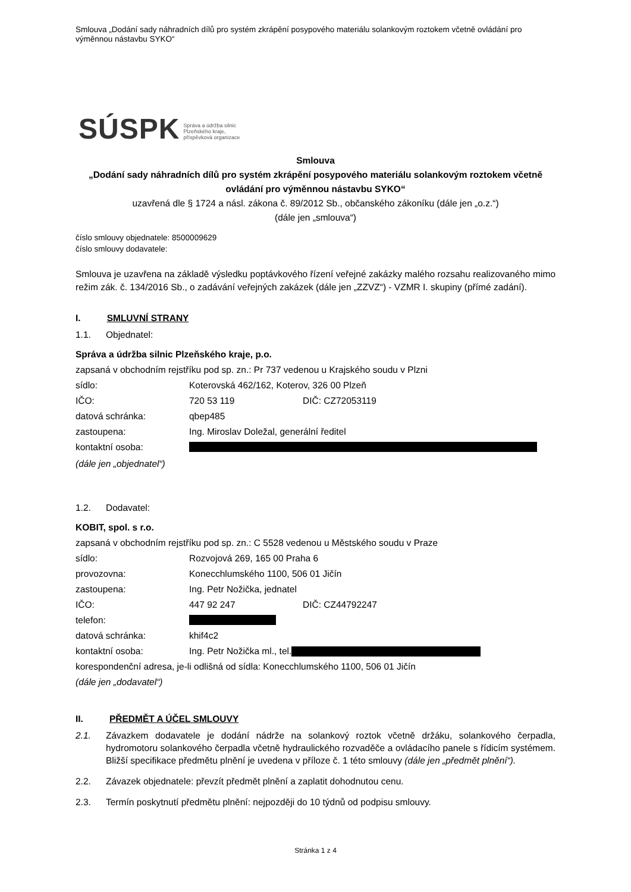Smlouva „Dodání sady náhradních dílů pro systém zkrápění posypového materiálu solankovým roztokem včetně ovládání pro výměnnou nástavbu SYKO“
SÚSPK Správa a údržba silnic
Plzeňského kraje,
příspěvková organizace
Smlouva
„Dodání sady náhradních dílů pro systém zkrápění posypového materiálu solankovým roztokem včetně ovládání pro výměnnou nástavbu SYKO“
uzavřená dle § 1724 a násl. zákona č. 89/2012 Sb., občanského zákoníku (dále jen „o.z.“)
(dále jen „smlouva“)
číslo smlouvy objednatele: 8500009629
číslo smlouvy dodavatele:
Smlouva je uzavřena na základě výsledku poptávkového řízení veřejné zakázky malého rozsahu realizovaného mimo režim zák. č. 134/2016 Sb., o zadávání veřejných zakázek (dále jen „ZZVZ“) - VZMR I. skupiny (přímé zadání).
I. SMLUVNÍ STRANY
1.1. Objednatel:
Správa a údržba silnic Plzeňského kraje, p.o.
zapsaná v obchodním rejstříku pod sp. zn.: Pr 737 vedenou u Krajského soudu v Plzni
sídlo: Koterovská 462/162, Koterov, 326 00 Plzeň
IČO: 720 53 119 DIČ: CZ72053119
datová schránka: qbep485
zastoupena: Ing. Miroslav Doležal, generální ředitel
kontaktní osoba:
(dále jen „objednatel“)
1.2. Dodavatel:
KOBIT, spol. s r.o.
zapsaná v obchodním rejstříku pod sp. zn.: C 5528 vedenou u Městského soudu v Praze
sídlo: Rozvojová 269, 165 00 Praha 6
provozovna: Konecchlumského 1100, 506 01 Jičín
zastoupena: Ing. Petr Nožička, jednatel
IČO: 447 92 247 DIČ: CZ44792247
telefon:
datová schránka: khif4c2
kontaktní osoba: Ing. Petr Nožička ml., tel.
korespondenční adresa, je-li odlišná od sídla: Konecchlumského 1100, 506 01 Jičín
(dále jen „dodavatel“)
II. PŘEDMĚT A ÚČEL SMLOUVY
2.1. Závazkem dodavatele je dodání nádrže na solankový roztok včetně držáku, solankového čerpadla, hydromotoru solankového čerpadla včetně hydraulického rozvaděče a ovládacího panele s řídicím systémem. Bližší specifikace předmětu plnění je uvedena v příloze č. 1 této smlouvy (dále jen „předmět plnění“).
2.2. Závazek objednatele: převzít předmět plnění a zaplatit dohodnutou cenu.
2.3. Termín poskytnutí předmětu plnění: nejpozději do 10 týdnů od podpisu smlouvy.
Stránka 1 z 4